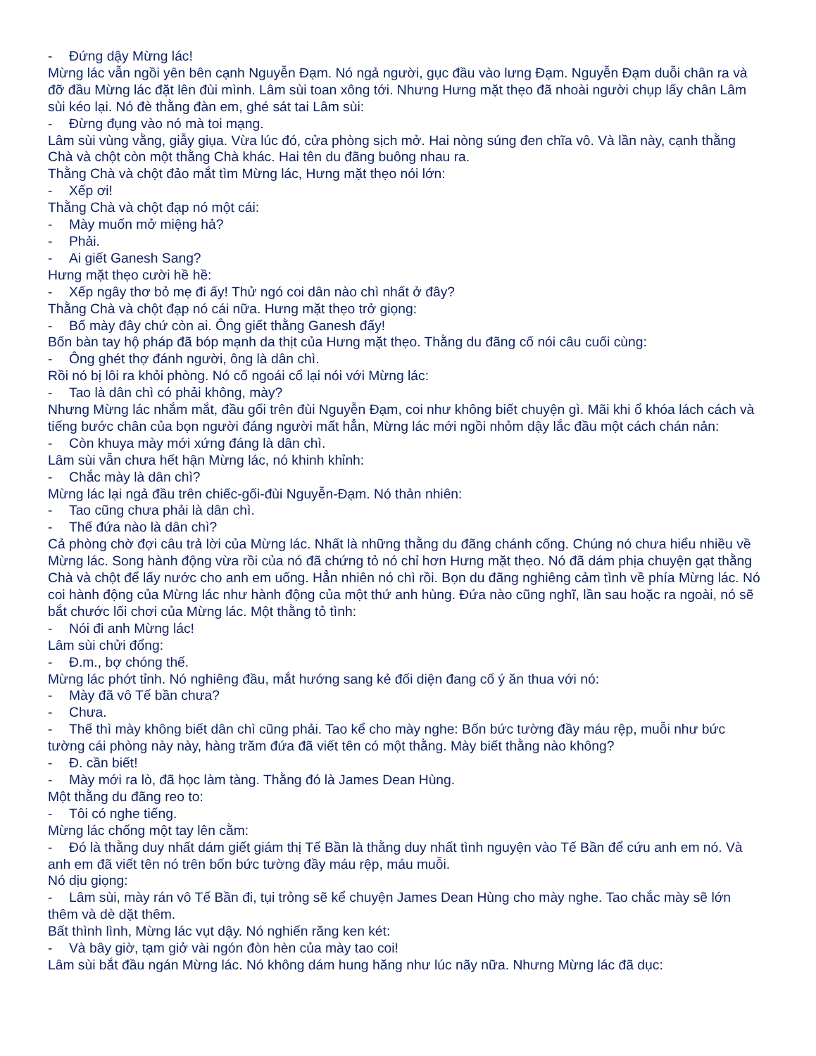- Đứng dậy Mừng lác!
Mừng lác vẫn ngồi yên bên cạnh Nguyễn Đạm. Nó ngả người, gục đầu vào lưng Đạm. Nguyễn Đạm duỗi chân ra và đỡ đầu Mừng lác đặt lên đùi mình. Lâm sùi toan xông tới. Nhưng Hưng mặt thẹo đã nhoài người chụp lấy chân Lâm sùi kéo lại. Nó đè thằng đàn em, ghé sát tai Lâm sùi:
- Đừng đụng vào nó mà toi mạng.
Lâm sùi vùng vằng, giẫy giụa. Vừa lúc đó, cửa phòng sịch mở. Hai nòng súng đen chĩa vô. Và lần này, cạnh thằng Chà và chột còn một thằng Chà khác. Hai tên du đãng buông nhau ra.
Thằng Chà và chột đảo mắt tìm Mừng lác, Hưng mặt thẹo nói lớn:
- Xếp ơi!
Thằng Chà và chột đạp nó một cái:
- Mày muốn mở miệng hả?
- Phải.
- Ai giết Ganesh Sang?
Hưng mặt thẹo cười hề hề:
- Xếp ngây thơ bỏ mẹ đi ấy! Thử ngó coi dân nào chì nhất ở đây?
Thằng Chà và chột đạp nó cái nữa. Hưng mặt thẹo trở giọng:
- Bố mày đây chứ còn ai. Ông giết thằng Ganesh đấy!
Bốn bàn tay hộ pháp đã bóp mạnh da thịt của Hưng mặt thẹo. Thằng du đãng cố nói câu cuối cùng:
- Ông ghét thợ đánh người, ông là dân chì.
Rồi nó bị lôi ra khỏi phòng. Nó cố ngoái cổ lại nói với Mừng lác:
- Tao là dân chì có phải không, mày?
Nhưng Mừng lác nhắm mắt, đầu gối trên đùi Nguyễn Đạm, coi như không biết chuyện gì. Mãi khi ổ khóa lách cách và tiếng bước chân của bọn người đáng người mất hẳn, Mừng lác mới ngồi nhỏm dậy lắc đầu một cách chán nản:
- Còn khuya mày mới xứng đáng là dân chì.
Lâm sùi vẫn chưa hết hận Mừng lác, nó khinh khỉnh:
- Chắc mày là dân chì?
Mừng lác lại ngả đầu trên chiếc-gối-đùi Nguyễn-Đạm. Nó thản nhiên:
- Tao cũng chưa phải là dân chì.
- Thế đứa nào là dân chì?
Cả phòng chờ đợi câu trả lời của Mừng lác. Nhất là những thằng du đãng chánh cống. Chúng nó chưa hiểu nhiều về Mừng lác. Song hành động vừa rồi của nó đã chứng tỏ nó chỉ hơn Hưng mặt thẹo. Nó đã dám phịa chuyện gạt thằng Chà và chột để lấy nước cho anh em uống. Hẳn nhiên nó chì rồi. Bọn du đãng nghiêng cảm tình về phía Mừng lác. Nó coi hành động của Mừng lác như hành động của một thứ anh hùng. Đứa nào cũng nghĩ, lần sau hoặc ra ngoài, nó sẽ bắt chước lối chơi của Mừng lác. Một thằng tỏ tình:
- Nói đi anh Mừng lác!
Lâm sùi chửi đổng:
- Đ.m., bợ chóng thế.
Mừng lác phớt tỉnh. Nó nghiêng đầu, mắt hướng sang kẻ đối diện đang cố ý ăn thua với nó:
- Mày đã vô Tế bần chưa?
- Chưa.
- Thế thì mày không biết dân chì cũng phải. Tao kể cho mày nghe: Bốn bức tường đầy máu rệp, muỗi như bức tường cái phòng này này, hàng trăm đứa đã viết tên có một thằng. Mày biết thằng nào không?
- Đ. cần biết!
- Mày mới ra lò, đã học làm tàng. Thằng đó là James Dean Hùng.
Một thằng du đãng reo to:
- Tôi có nghe tiếng.
Mừng lác chống một tay lên cằm:
- Đó là thằng duy nhất dám giết giám thị Tế Bần là thằng duy nhất tình nguyện vào Tế Bần để cứu anh em nó. Và anh em đã viết tên nó trên bốn bức tường đầy máu rệp, máu muỗi.
Nó dịu giọng:
- Lâm sùi, mày rán vô Tế Bần đi, tụi trỏng sẽ kể chuyện James Dean Hùng cho mày nghe. Tao chắc mày sẽ lớn thêm và dè dặt thêm.
Bất thình lình, Mừng lác vụt dậy. Nó nghiến răng ken két:
- Và bây giờ, tạm giở vài ngón đòn hèn của mày tao coi!
Lâm sùi bắt đầu ngán Mừng lác. Nó không dám hung hăng như lúc nãy nữa. Nhưng Mừng lác đã dục: